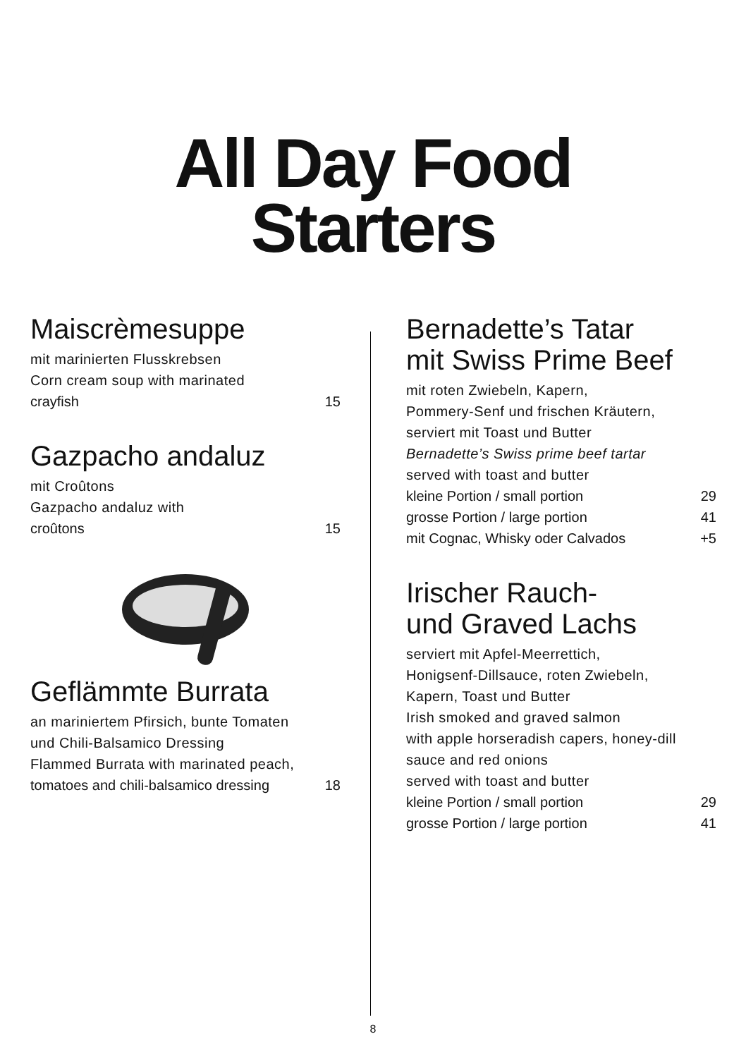All Day Food
Starters
Maiscrèmesuppe
mit marinierten Flusskrebsen
Corn cream soup with marinated
crayfish 15
Gazpacho andaluz
mit Croûtons
Gazpacho andaluz with
croûtons 15
Geflämmte Burrata
an mariniertem Pfirsich, bunte Tomaten
und Chili-Balsamico Dressing
Flammed Burrata with marinated peach,
tomatoes and chili-balsamico dressing 18
Bernadette’s Tatar
mit Swiss Prime Beef
mit roten Zwiebeln, Kapern,
Pommery-Senf und frischen Kräutern,
serviert mit Toast und Butter
Bernadette’s Swiss prime beef tartar
served with toast and butter
kleine Portion / small portion 29
grosse Portion / large portion 41
mit Cognac, Whisky oder Calvados +5
Irischer Rauch-
und Graved Lachs
serviert mit Apfel-Meerrettich,
Honigsenf-Dillsauce, roten Zwiebeln,
Kapern, Toast und Butter
Irish smoked and graved salmon
with apple horseradish capers, honey-dill
sauce and red onions
served with toast and butter
kleine Portion / small portion 29
grosse Portion / large portion 41
8